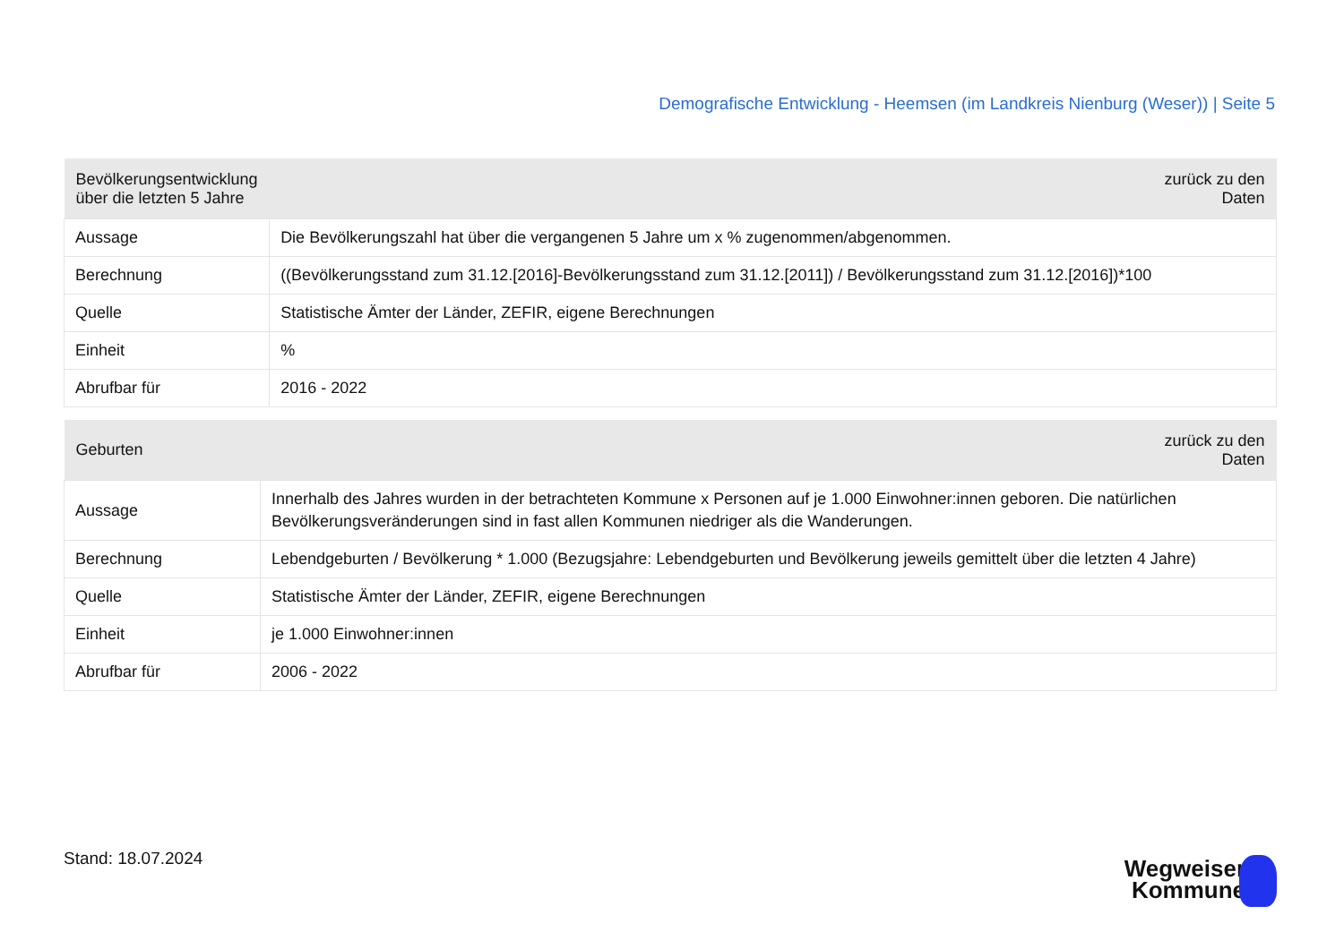Demografische Entwicklung - Heemsen (im Landkreis Nienburg (Weser)) | Seite 5
| Bevölkerungsentwicklung über die letzten 5 Jahre | zurück zu den Daten |
| --- | --- |
| Aussage | Die Bevölkerungszahl hat über die vergangenen 5 Jahre um x % zugenommen/abgenommen. |
| Berechnung | ((Bevölkerungsstand zum 31.12.[2016]-Bevölkerungsstand zum 31.12.[2011]) / Bevölkerungsstand zum 31.12.[2016])*100 |
| Quelle | Statistische Ämter der Länder, ZEFIR, eigene Berechnungen |
| Einheit | % |
| Abrufbar für | 2016 - 2022 |
| Geburten | zurück zu den Daten |
| --- | --- |
| Aussage | Innerhalb des Jahres wurden in der betrachteten Kommune x Personen auf je 1.000 Einwohner:innen geboren. Die natürlichen Bevölkerungsveränderungen sind in fast allen Kommunen niedriger als die Wanderungen. |
| Berechnung | Lebendgeburten / Bevölkerung * 1.000 (Bezugsjahre: Lebendgeburten und Bevölkerung jeweils gemittelt über die letzten 4 Jahre) |
| Quelle | Statistische Ämter der Länder, ZEFIR, eigene Berechnungen |
| Einheit | je 1.000 Einwohner:innen |
| Abrufbar für | 2006 - 2022 |
Stand: 18.07.2024
Wegweiser
Kommune